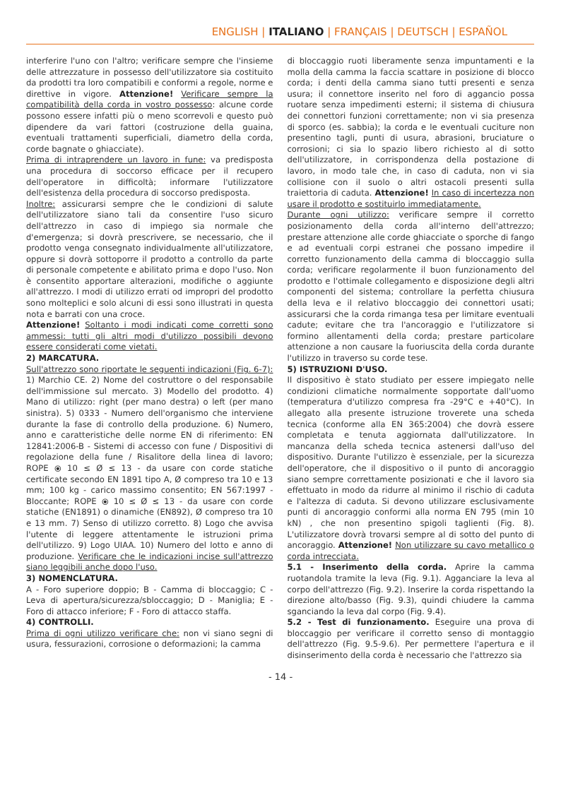ENGLISH | ITALIANO | FRANÇAIS | DEUTSCH | ESPAÑOL
interferire l'uno con l'altro; verificare sempre che l'insieme delle attrezzature in possesso dell'utilizzatore sia costituito da prodotti tra loro compatibili e conformi a regole, norme e direttive in vigore. Attenzione! Verificare sempre la compatibilità della corda in vostro possesso: alcune corde possono essere infatti più o meno scorrevoli e questo può dipendere da vari fattori (costruzione della guaina, eventuali trattamenti superficiali, diametro della corda, corde bagnate o ghiacciate).
Prima di intraprendere un lavoro in fune: va predisposta una procedura di soccorso efficace per il recupero dell'operatore in difficoltà; informare l'utilizzatore dell'esistenza della procedura di soccorso predisposta.
Inoltre: assicurarsi sempre che le condizioni di salute dell'utilizzatore siano tali da consentire l'uso sicuro dell'attrezzo in caso di impiego sia normale che d'emergenza; si dovrà prescrivere, se necessario, che il prodotto venga consegnato individualmente all'utilizzatore, oppure si dovrà sottoporre il prodotto a controllo da parte di personale competente e abilitato prima e dopo l'uso. Non è consentito apportare alterazioni, modifiche o aggiunte all'attrezzo. I modi di utilizzo errati od impropri del prodotto sono molteplici e solo alcuni di essi sono illustrati in questa nota e barrati con una croce.
Attenzione! Soltanto i modi indicati come corretti sono ammessi: tutti gli altri modi d'utilizzo possibili devono essere considerati come vietati.
2) MARCATURA.
Sull'attrezzo sono riportate le seguenti indicazioni (Fig. 6-7): 1) Marchio CE. 2) Nome del costruttore o del responsabile dell'immissione sul mercato. 3) Modello del prodotto. 4) Mano di utilizzo: right (per mano destra) o left (per mano sinistra). 5) 0333 - Numero dell'organismo che interviene durante la fase di controllo della produzione. 6) Numero, anno e caratteristiche delle norme EN di riferimento: EN 12841:2006-B - Sistemi di accesso con fune / Dispositivi di regolazione della fune / Risalitore della linea di lavoro; ROPE ⦿ 10 ≤ Ø ≤ 13 - da usare con corde statiche certificate secondo EN 1891 tipo A, Ø compreso tra 10 e 13 mm; 100 kg - carico massimo consentito; EN 567:1997 - Bloccante; ROPE ⦿ 10 ≤ Ø ≤ 13 - da usare con corde statiche (EN1891) o dinamiche (EN892), Ø compreso tra 10 e 13 mm. 7) Senso di utilizzo corretto. 8) Logo che avvisa l'utente di leggere attentamente le istruzioni prima dell'utilizzo. 9) Logo UIAA. 10) Numero del lotto e anno di produzione. Verificare che le indicazioni incise sull'attrezzo siano leggibili anche dopo l'uso.
3) NOMENCLATURA.
A - Foro superiore doppio; B - Camma di bloccaggio; C - Leva di apertura/sicurezza/sbloccaggio; D - Maniglia; E - Foro di attacco inferiore; F - Foro di attacco staffa.
4) CONTROLLI.
Prima di ogni utilizzo verificare che: non vi siano segni di usura, fessurazioni, corrosione o deformazioni; la camma
di bloccaggio ruoti liberamente senza impuntamenti e la molla della camma la faccia scattare in posizione di blocco corda; i denti della camma siano tutti presenti e senza usura; il connettore inserito nel foro di aggancio possa ruotare senza impedimenti esterni; il sistema di chiusura dei connettori funzioni correttamente; non vi sia presenza di sporco (es. sabbia); la corda e le eventuali cuciture non presentino tagli, punti di usura, abrasioni, bruciature o corrosioni; ci sia lo spazio libero richiesto al di sotto dell'utilizzatore, in corrispondenza della postazione di lavoro, in modo tale che, in caso di caduta, non vi sia collisione con il suolo o altri ostacoli presenti sulla traiettoria di caduta. Attenzione! In caso di incertezza non usare il prodotto e sostituirlo immediatamente.
Durante ogni utilizzo: verificare sempre il corretto posizionamento della corda all'interno dell'attrezzo; prestare attenzione alle corde ghiacciate o sporche di fango e ad eventuali corpi estranei che possano impedire il corretto funzionamento della camma di bloccaggio sulla corda; verificare regolarmente il buon funzionamento del prodotto e l'ottimale collegamento e disposizione degli altri componenti del sistema; controllare la perfetta chiusura della leva e il relativo bloccaggio dei connettori usati; assicurarsi che la corda rimanga tesa per limitare eventuali cadute; evitare che tra l'ancoraggio e l'utilizzatore si formino allentamenti della corda; prestare particolare attenzione a non causare la fuoriuscita della corda durante l'utilizzo in traverso su corde tese.
5) ISTRUZIONI D'USO.
Il dispositivo è stato studiato per essere impiegato nelle condizioni climatiche normalmente sopportate dall'uomo (temperatura d'utilizzo compresa fra -29°C e +40°C). In allegato alla presente istruzione troverete una scheda tecnica (conforme alla EN 365:2004) che dovrà essere completata e tenuta aggiornata dall'utilizzatore. In mancanza della scheda tecnica astenersi dall'uso del dispositivo. Durante l'utilizzo è essenziale, per la sicurezza dell'operatore, che il dispositivo o il punto di ancoraggio siano sempre correttamente posizionati e che il lavoro sia effettuato in modo da ridurre al minimo il rischio di caduta e l'altezza di caduta. Si devono utilizzare esclusivamente punti di ancoraggio conformi alla norma EN 795 (min 10 kN) , che non presentino spigoli taglienti (Fig. 8). L'utilizzatore dovrà trovarsi sempre al di sotto del punto di ancoraggio. Attenzione! Non utilizzare su cavo metallico o corda intrecciata.
5.1 - Inserimento della corda. Aprire la camma ruotandola tramite la leva (Fig. 9.1). Agganciare la leva al corpo dell'attrezzo (Fig. 9.2). Inserire la corda rispettando la direzione alto/basso (Fig. 9.3), quindi chiudere la camma sganciando la leva dal corpo (Fig. 9.4).
5.2 - Test di funzionamento. Eseguire una prova di bloccaggio per verificare il corretto senso di montaggio dell'attrezzo (Fig. 9.5-9.6). Per permettere l'apertura e il disinserimento della corda è necessario che l'attrezzo sia
- 14 -